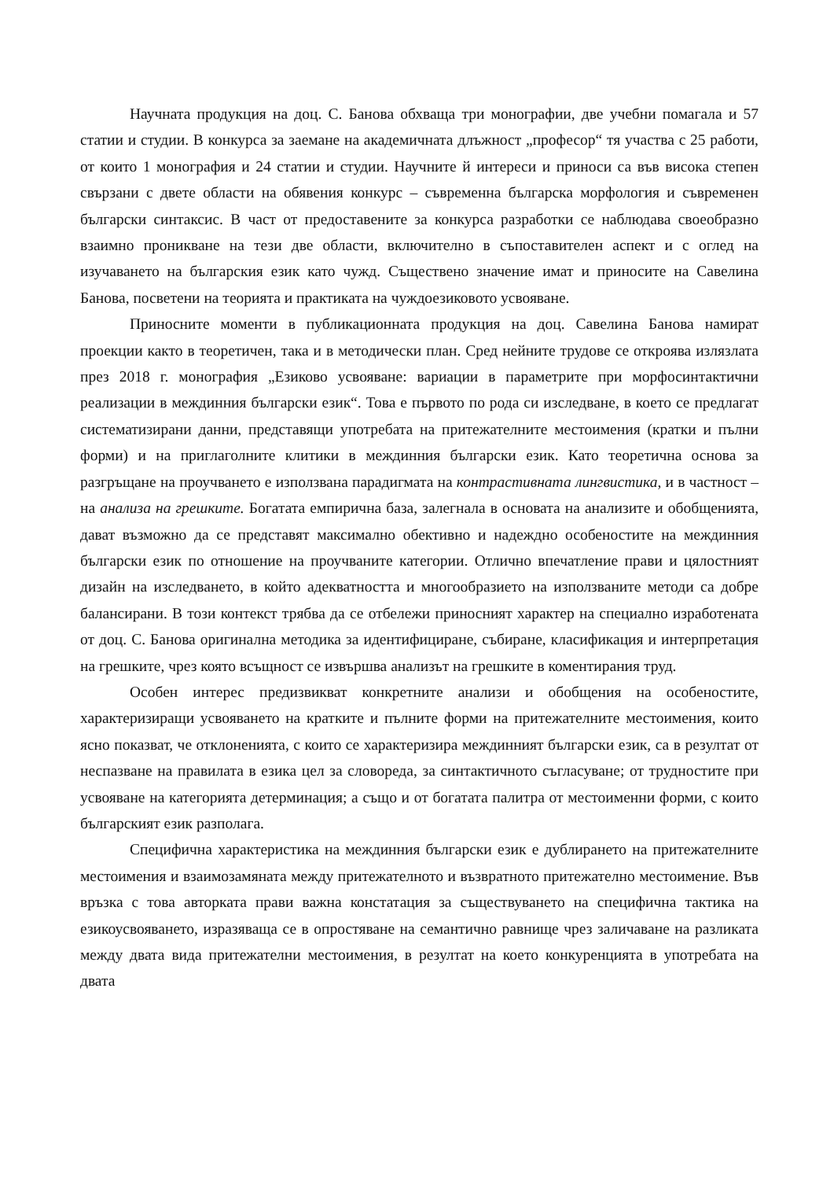Научната продукция на доц. С. Банова обхваща три монографии, две учебни помагала и 57 статии и студии. В конкурса за заемане на академичната длъжност „професор“ тя участва с 25 работи, от които 1 монография и 24 статии и студии. Научните й интереси и приноси са във висока степен свързани с двете области на обявения конкурс – съвременна българска морфология и съвременен български синтаксис. В част от предоставените за конкурса разработки се наблюдава своеобразно взаимно проникване на тези две области, включително в съпоставителен аспект и с оглед на изучаването на българския език като чужд. Съществено значение имат и приносите на Савелина Банова, посветени на теорията и практиката на чуждоезиковото усвояване.
Приносните моменти в публикационната продукция на доц. Савелина Банова намират проекции както в теоретичен, така и в методически план. Сред нейните трудове се откроява излязлата през 2018 г. монография „Езиково усвояване: вариации в параметрите при морфосинтактични реализации в междинния български език“. Това е първото по рода си изследване, в което се предлагат систематизирани данни, представящи употребата на притежателните местоимения (кратки и пълни форми) и на приглаголните клитики в междинния български език. Като теоретична основа за разгръщане на проучването е използвана парадигмата на контрастивната лингвистика, и в частност – на анализа на грешките. Богатата емпирична база, залегнала в основата на анализите и обобщенията, дават възможно да се представят максимално обективно и надеждно особеностите на междинния български език по отношение на проучваните категории. Отлично впечатление прави и цялостният дизайн на изследването, в който адекватността и многообразието на използваните методи са добре балансирани. В този контекст трябва да се отбележи приносният характер на специално изработената от доц. С. Банова оригинална методика за идентифициране, събиране, класификация и интерпретация на грешките, чрез която всъщност се извършва анализът на грешките в коментирания труд.
Особен интерес предизвикват конкретните анализи и обобщения на особеностите, характеризиращи усвояването на кратките и пълните форми на притежателните местоимения, които ясно показват, че отклоненията, с които се характеризира междинният български език, са в резултат от неспазване на правилата в езика цел за словореда, за синтактичното съгласуване; от трудностите при усвояване на категорията детерминация; а също и от богатата палитра от местоименни форми, с които българският език разполага.
Специфична характеристика на междинния български език е дублирането на притежателните местоимения и взаимозамяната между притежателното и възвратното притежателно местоимение. Във връзка с това авторката прави важна констатация за съществуването на специфична тактика на езикоусвояването, изразяваща се в опростяване на семантично равнище чрез заличаване на разликата между двата вида притежателни местоимения, в резултат на което конкуренцията в употребата на двата